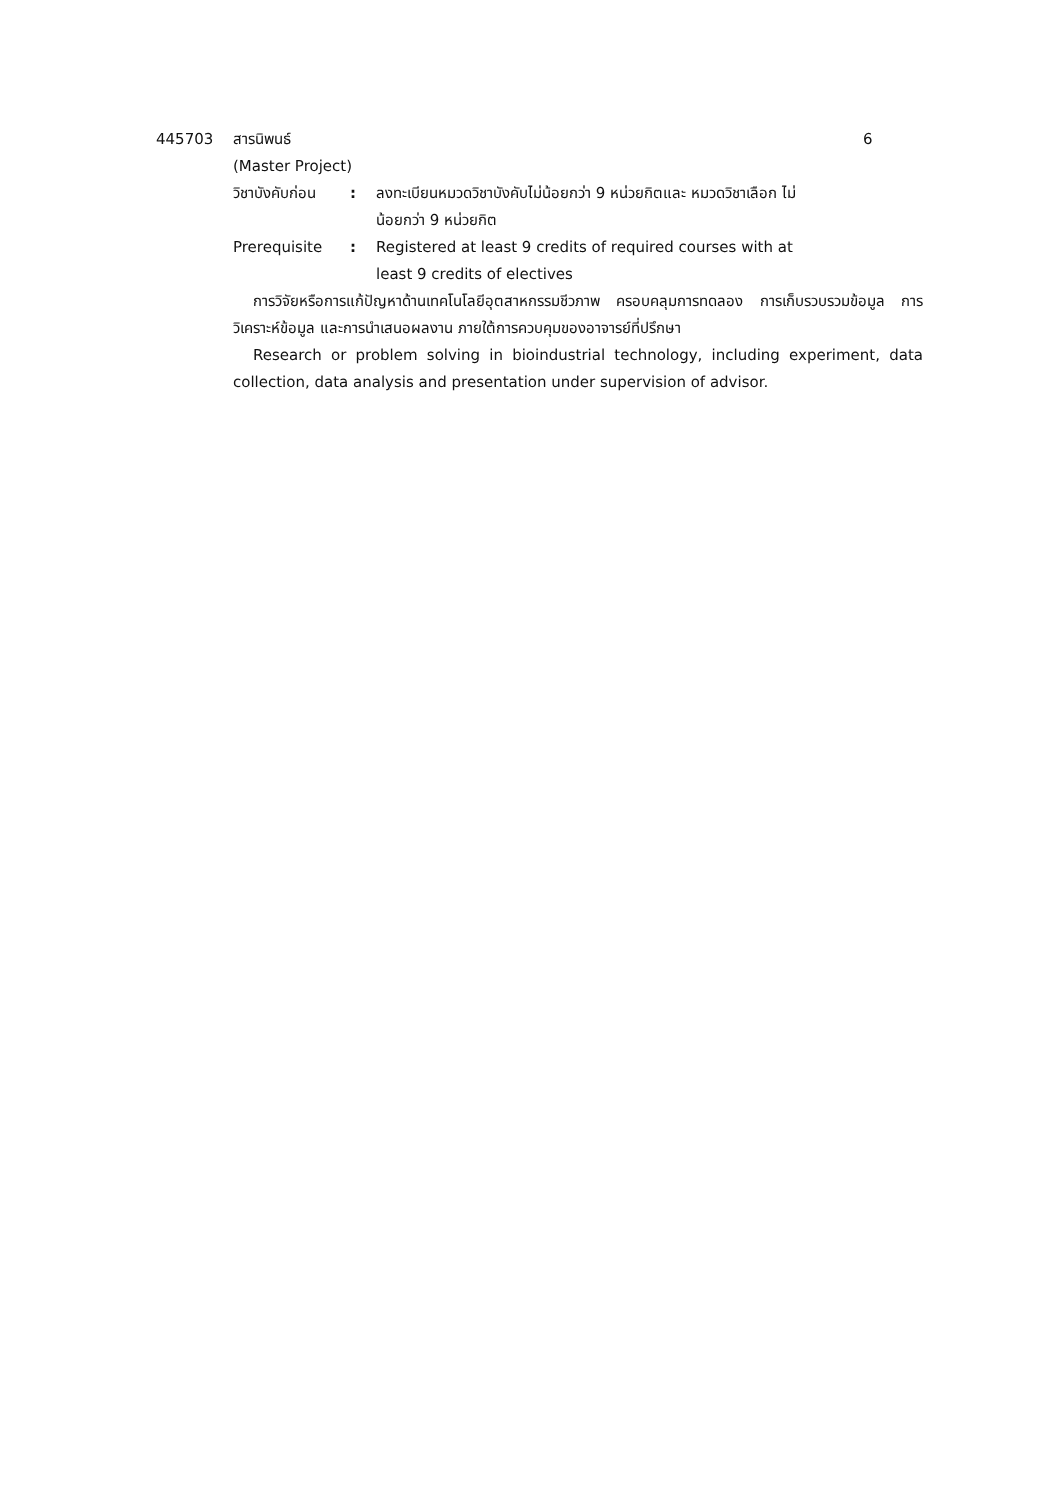445703 สารนิพนธ์ 6
(Master Project)
วิชาบังคับก่อน
: ลงทะเบียนหมวดวิชาบังคับไม่น้อยกว่า 9 หน่วยกิตและ หมวดวิชาเลือก ไม่น้อยกว่า 9 หน่วยกิต
Prerequisite : Registered at least 9 credits of required courses with at least 9 credits of electives
การวิจัยหรือการแก้ปัญหาด้านเทคโนโลยีอุตสาหกรรมชีวภาพ ครอบคลุมการทดลอง การเก็บรวบรวมข้อมูล การวิเคราะห์ข้อมูล และการนำเสนอผลงาน ภายใต้การควบคุมของอาจารย์ที่ปรึกษา
Research or problem solving in bioindustrial technology, including experiment, data collection, data analysis and presentation under supervision of advisor.